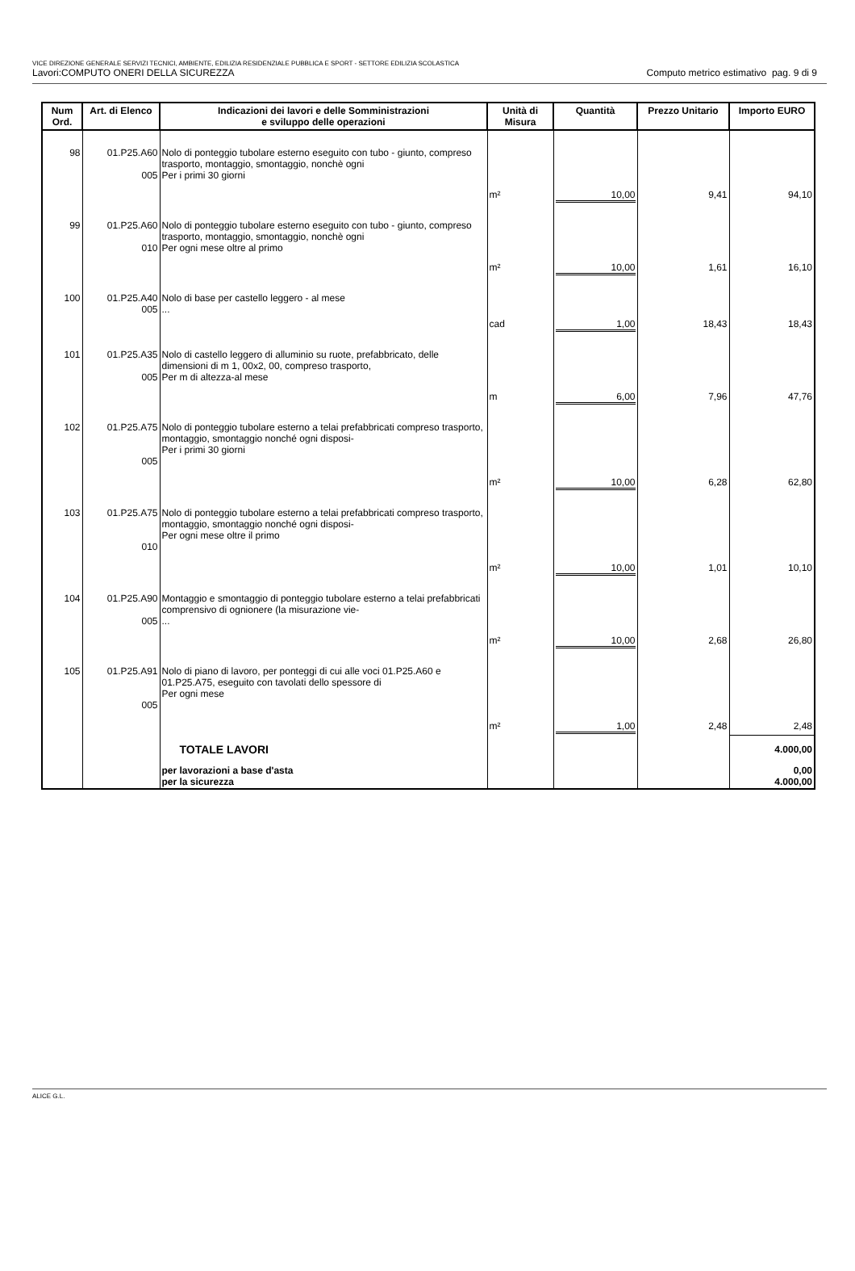VICE DIREZIONE GENERALE SERVIZI TECNICI, AMBIENTE, EDILIZIA RESIDENZIALE PUBBLICA E SPORT - SETTORE EDILIZIA SCOLASTICA
Lavori:COMPUTO ONERI DELLA SICUREZZA Computo metrico estimativo pag. 9 di 9
| Num Ord. | Art. di Elenco | Indicazioni dei lavori e delle Somministrazioni e sviluppo delle operazioni | Unità di Misura | Quantità | Prezzo Unitario | Importo EURO |
| --- | --- | --- | --- | --- | --- | --- |
| 98 | 01.P25.A60 005 | Nolo di ponteggio tubolare esterno eseguito con tubo - giunto, compreso trasporto, montaggio, smontaggio, nonchè ogni Per i primi 30 giorni | m² | 10,00 | 9,41 | 94,10 |
| 99 | 01.P25.A60 010 | Nolo di ponteggio tubolare esterno eseguito con tubo - giunto, compreso trasporto, montaggio, smontaggio, nonchè ogni Per ogni mese oltre al primo | m² | 10,00 | 1,61 | 16,10 |
| 100 | 01.P25.A40 005 | Nolo di base per castello leggero - al mese ... | cad | 1,00 | 18,43 | 18,43 |
| 101 | 01.P25.A35 005 | Nolo di castello leggero di alluminio su ruote, prefabbricato, delle dimensioni di m 1, 00x2, 00, compreso trasporto, Per m di altezza-al mese | m | 6,00 | 7,96 | 47,76 |
| 102 | 01.P25.A75 005 | Nolo di ponteggio tubolare esterno a telai prefabbricati compreso trasporto, montaggio, smontaggio nonché ogni disposi- Per i primi 30 giorni | m² | 10,00 | 6,28 | 62,80 |
| 103 | 01.P25.A75 010 | Nolo di ponteggio tubolare esterno a telai prefabbricati compreso trasporto, montaggio, smontaggio nonché ogni disposi- Per ogni mese oltre il primo | m² | 10,00 | 1,01 | 10,10 |
| 104 | 01.P25.A90 005 | Montaggio e smontaggio di ponteggio tubolare esterno a telai prefabbricati comprensivo di ognionere (la misurazione vie- ... | m² | 10,00 | 2,68 | 26,80 |
| 105 | 01.P25.A91 005 | Nolo di piano di lavoro, per ponteggi di cui alle voci 01.P25.A60 e 01.P25.A75, eseguito con tavolati dello spessore di Per ogni mese | m² | 1,00 | 2,48 | 2,48 |
| | | TOTALE LAVORI | | | | 4.000,00 |
| | | per lavorazioni a base d'asta per la sicurezza | | | | 0,00 4.000,00 |
ALICE G.L.